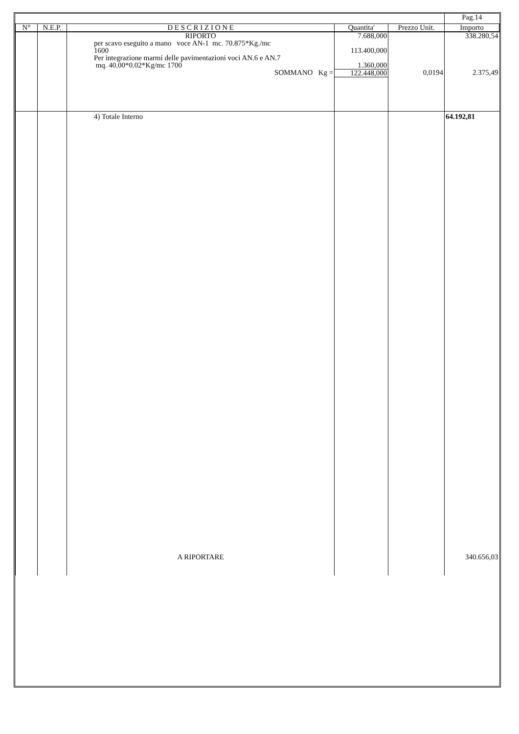| | | | | | Pag.14 |
| N° | N.E.P. | D E S C R I Z I O N E | Quantita' | Prezzo Unit. | Importo |
| | | RIPORTO | 7.688,000 | | 338.280,54 |
| | | per scavo eseguito a mano voce AN-1 mc. 70.875*Kg./mc 1600 | 113.400,000 | | |
| | | Per integrazione marmi delle pavimentazioni voci AN.6 e AN.7 mq. 40.00*0.02*Kg/mc 1700 | 1.360,000 | | |
| | | SOMMANO Kg = | 122.448,000 | 0,0194 | 2.375,49 |
| | | 4) Totale Interno | | | 64.192,81 |
| | | A RIPORTARE | | | 340.656,03 |